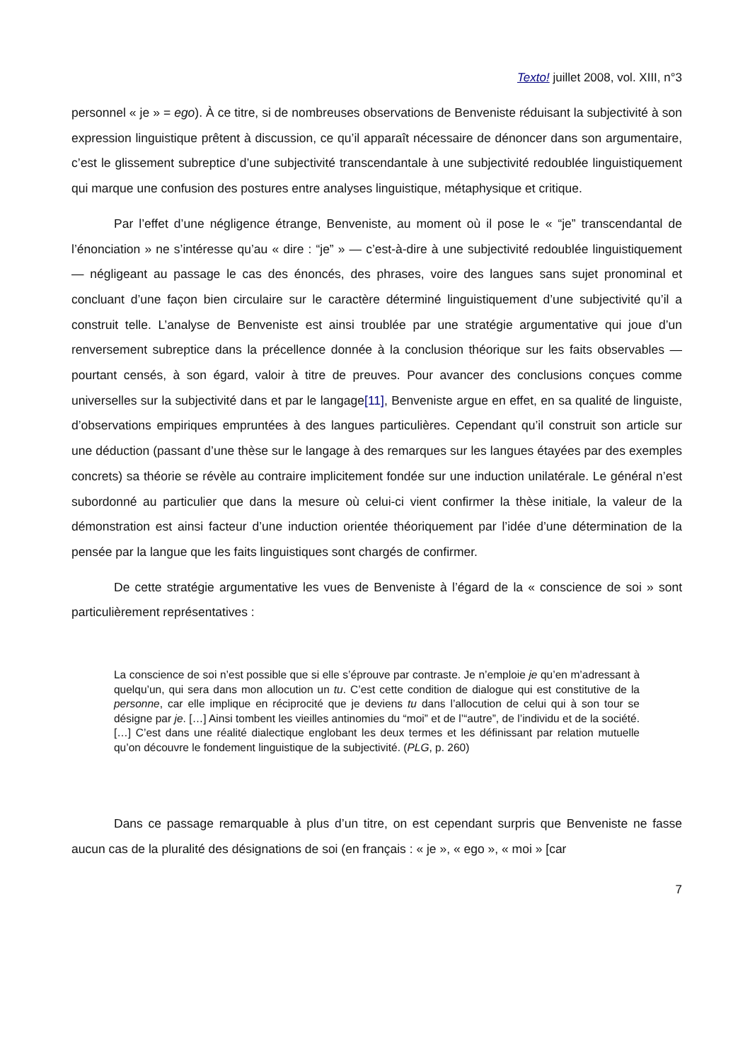Texto! juillet 2008, vol. XIII, n°3
personnel « je » = ego). À ce titre, si de nombreuses observations de Benveniste réduisant la subjectivité à son expression linguistique prêtent à discussion, ce qu’il apparaît nécessaire de dénoncer dans son argumentaire, c’est le glissement subreptice d’une subjectivité transcendantale à une subjectivité redoublée linguistiquement qui marque une confusion des postures entre analyses linguistique, métaphysique et critique.
Par l’effet d’une négligence étrange, Benveniste, au moment où il pose le « “je” transcendantal de l’énonciation » ne s’intéresse qu’au « dire : “je” » — c’est-à-dire à une subjectivité redoublée linguistiquement — négligeant au passage le cas des énoncés, des phrases, voire des langues sans sujet pronominal et concluant d’une façon bien circulaire sur le caractère déterminé linguistiquement d’une subjectivité qu’il a construit telle. L’analyse de Benveniste est ainsi troublée par une stratégie argumentative qui joue d’un renversement subreptice dans la précellence donnée à la conclusion théorique sur les faits observables — pourtant censés, à son égard, valoir à titre de preuves. Pour avancer des conclusions conçues comme universelles sur la subjectivité dans et par le langage[11], Benveniste argue en effet, en sa qualité de linguiste, d’observations empiriques empruntées à des langues particulières. Cependant qu’il construit son article sur une déduction (passant d’une thèse sur le langage à des remarques sur les langues étayées par des exemples concrets) sa théorie se révèle au contraire implicitement fondée sur une induction unilatérale. Le général n’est subordonné au particulier que dans la mesure où celui-ci vient confirmer la thèse initiale, la valeur de la démonstration est ainsi facteur d’une induction orientée théoriquement par l’idée d’une détermination de la pensée par la langue que les faits linguistiques sont chargés de confirmer.
De cette stratégie argumentative les vues de Benveniste à l’égard de la « conscience de soi » sont particulièrement représentatives :
La conscience de soi n’est possible que si elle s’éprouve par contraste. Je n’emploie je qu’en m’adressant à quelqu’un, qui sera dans mon allocution un tu. C’est cette condition de dialogue qui est constitutive de la personne, car elle implique en réciprocité que je deviens tu dans l’allocution de celui qui à son tour se désigne par je. […] Ainsi tombent les vieilles antinomies du “moi” et de l’“autre”, de l’individu et de la société. […] C’est dans une réalité dialectique englobant les deux termes et les définissant par relation mutuelle qu’on découvre le fondement linguistique de la subjectivité. (PLG, p. 260)
Dans ce passage remarquable à plus d’un titre, on est cependant surpris que Benveniste ne fasse aucun cas de la pluralité des désignations de soi (en français : « je », « ego », « moi » [car
7